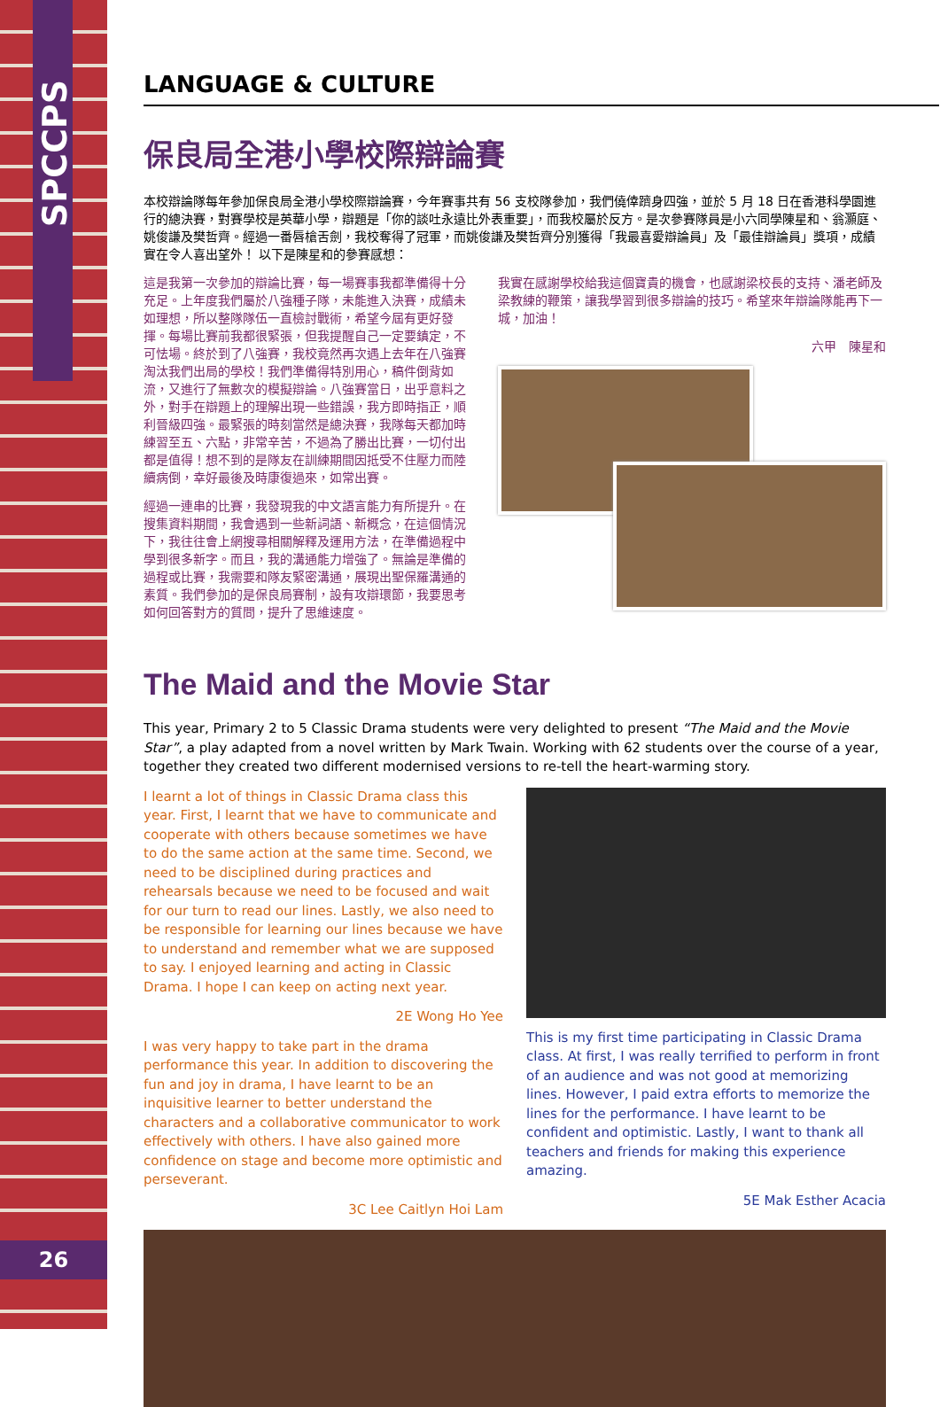SPCCPS
26
LANGUAGE & CULTURE
保良局全港小學校際辯論賽
本校辯論隊每年參加保良局全港小學校際辯論賽，今年賽事共有 56 支校隊參加，我們僥倖躋身四強，並於 5 月 18 日在香港科學園進行的總決賽，對賽學校是英華小學，辯題是「你的談吐永遠比外表重要」，而我校屬於反方。是次參賽隊員是小六同學陳星和、翁灝庭、姚俊謙及樊哲齊。經過一番唇槍舌劍，我校奪得了冠軍，而姚俊謙及樊哲齊分別獲得「我最喜愛辯論員」及「最佳辯論員」獎項，成績實在令人喜出望外！ 以下是陳星和的參賽感想：
這是我第一次參加的辯論比賽，每一場賽事我都準備得十分充足。上年度我們屬於八強種子隊，未能進入決賽，成績未如理想，所以整隊隊伍一直檢討戰術，希望今屆有更好發揮。每場比賽前我都很緊張，但我提醒自己一定要鎮定，不可怯場。終於到了八強賽，我校竟然再次遇上去年在八強賽淘汰我們出局的學校！我們準備得特別用心，稿件倒背如流，又進行了無數次的模擬辯論。八強賽當日，出乎意料之外，對手在辯題上的理解出現一些錯誤，我方即時指正，順利晉級四強。最緊張的時刻當然是總決賽，我隊每天都加時練習至五、六點，非常辛苦，不過為了勝出比賽，一切付出都是值得！想不到的是隊友在訓練期間因抵受不住壓力而陸續病倒，幸好最後及時康復過來，如常出賽。
經過一連串的比賽，我發現我的中文語言能力有所提升。在搜集資料期間，我會遇到一些新詞語、新概念，在這個情況下，我往往會上網搜尋相關解釋及運用方法，在準備過程中學到很多新字。而且，我的溝通能力增強了。無論是準備的過程或比賽，我需要和隊友緊密溝通，展現出聖保羅溝通的素質。我們參加的是保良局賽制，設有攻辯環節，我要思考如何回答對方的質問，提升了思維速度。
我實在感謝學校給我這個寶貴的機會，也感謝梁校長的支持、潘老師及梁教練的鞭策，讓我學習到很多辯論的技巧。希望來年辯論隊能再下一城，加油！
六甲　陳星和
The Maid and the Movie Star
This year, Primary 2 to 5 Classic Drama students were very delighted to present “The Maid and the Movie Star”, a play adapted from a novel written by Mark Twain. Working with 62 students over the course of a year, together they created two different modernised versions to re-tell the heart-warming story.
I learnt a lot of things in Classic Drama class this year. First, I learnt that we have to communicate and cooperate with others because sometimes we have to do the same action at the same time. Second, we need to be disciplined during practices and rehearsals because we need to be focused and wait for our turn to read our lines. Lastly, we also need to be responsible for learning our lines because we have to understand and remember what we are supposed to say. I enjoyed learning and acting in Classic Drama. I hope I can keep on acting next year.
2E Wong Ho Yee
I was very happy to take part in the drama performance this year. In addition to discovering the fun and joy in drama, I have learnt to be an inquisitive learner to better understand the characters and a collaborative communicator to work effectively with others. I have also gained more confidence on stage and become more optimistic and perseverant.
3C Lee Caitlyn Hoi Lam
This is my first time participating in Classic Drama class. At first, I was really terrified to perform in front of an audience and was not good at memorizing lines. However, I paid extra efforts to memorize the lines for the performance. I have learnt to be confident and optimistic. Lastly, I want to thank all teachers and friends for making this experience amazing.
5E Mak Esther Acacia